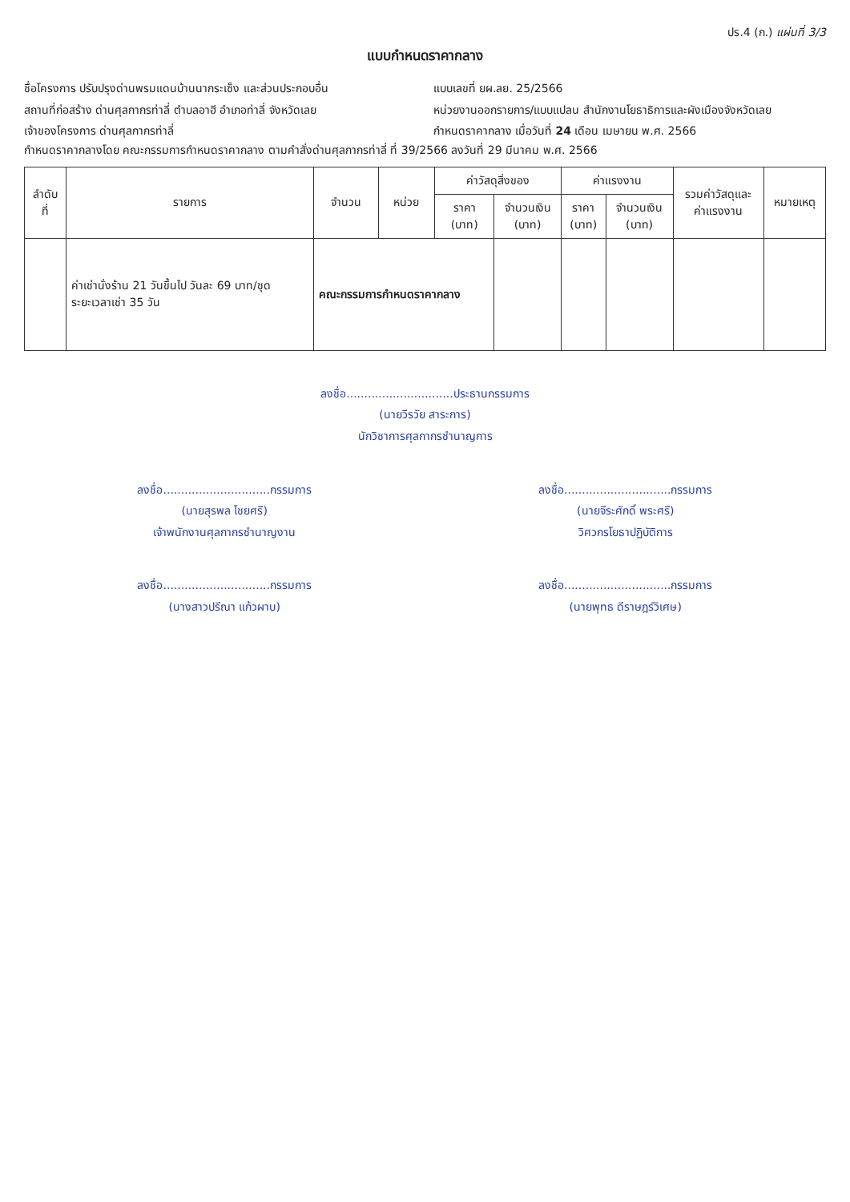ปร.4 (ก.) แผ่นที่ 3/3
แบบกำหนดราคากลาง
ชื่อโครงการ ปรับปรุงด่านพรมแดนบ้านนากระเซ็ง และส่วนประกอบอื่น
สถานที่ก่อสร้าง ด่านศุลกากรท่าลี่ ตำบลอาฮี อำเภอท่าลี่ จังหวัดเลย
เจ้าของโครงการ ด่านศุลกากรท่าลี่
แบบเลขที่ ยผ.ลย. 25/2566
หน่วยงานออกรายการ/แบบแปลน สำนักงานโยธาธิการและผังเมืองจังหวัดเลย
กำหนดราคากลาง เมื่อวันที่ 24 เดือน เมษายน พ.ศ. 2566
กำหนดราคากลางโดย คณะกรรมการกำหนดราคากลาง ตามคำสั่งด่านศุลกากรท่าลี่ ที่ 39/2566 ลงวันที่ 29 มีนาคม พ.ศ. 2566
| ลำดับ ที่ | รายการ | จำนวน | หน่วย | ค่าวัสดุสิ่งของ | | ค่าแรงงาน | | รวมค่าวัสดุและ ค่าแรงงาน | หมายเหตุ |
| --- | --- | --- | --- | --- | --- | --- | --- | --- | --- |
| | | | | ราคา (บาท) | จำนวนเงิน (บาท) | ราคา (บาท) | จำนวนเงิน (บาท) | | |
| | ค่าเช่านั่งร้าน 21 วันขึ้นไป วันละ 69 บาท/ชุด ระยะเวลาเช่า 35 วัน | คณะกรรมการกำหนดราคากลาง | | | | | | | |
ลงชื่อ..............................ประธานกรรมการ
(นายวีรวัย สาระการ)
นักวิชาการศุลกากรชำนาญการ
ลงชื่อ..............................กรรมการ
(นายสุรพล ไชยศรี)
เจ้าพนักงานศุลกากรชำนาญงาน
ลงชื่อ..............................กรรมการ
(นายจีระศักดิ์ พระศรี)
วิศวกรโยธาปฏิบัติการ
ลงชื่อ..............................กรรมการ
(นางสาวปรีณา แก้วผาบ)
ลงชื่อ..............................กรรมการ
(นายพุทธ ดีราษฎร์วิเศษ)